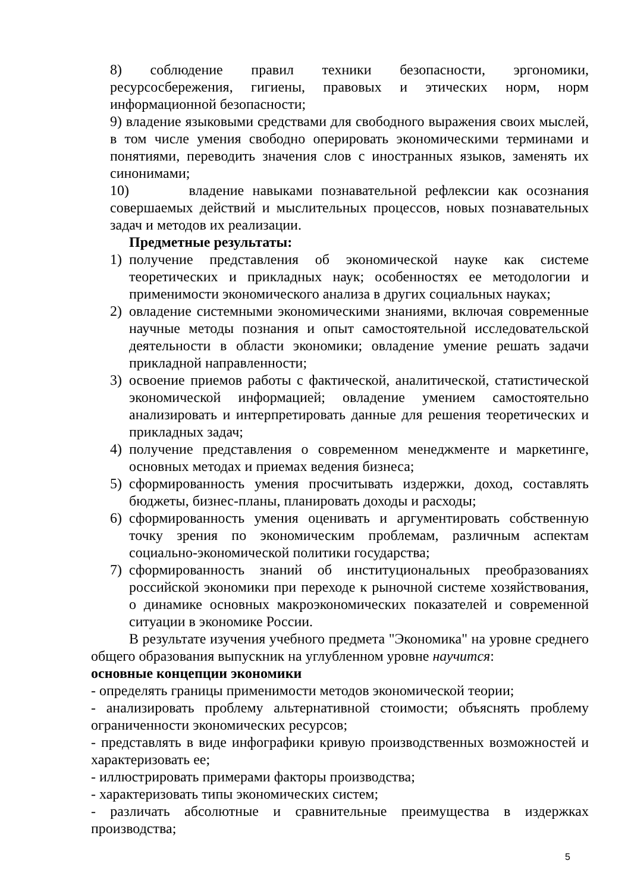8) соблюдение правил техники безопасности, эргономики, ресурсосбережения, гигиены, правовых и этических норм, норм информационной безопасности;
9) владение языковыми средствами для свободного выражения своих мыслей, в том числе умения свободно оперировать экономическими терминами и понятиями, переводить значения слов с иностранных языков, заменять их синонимами;
10) владение навыками познавательной рефлексии как осознания совершаемых действий и мыслительных процессов, новых познавательных задач и методов их реализации.
Предметные результаты:
1) получение представления об экономической науке как системе теоретических и прикладных наук; особенностях ее методологии и применимости экономического анализа в других социальных науках;
2) овладение системными экономическими знаниями, включая современные научные методы познания и опыт самостоятельной исследовательской деятельности в области экономики; овладение умение решать задачи прикладной направленности;
3) освоение приемов работы с фактической, аналитической, статистической экономической информацией; овладение умением самостоятельно анализировать и интерпретировать данные для решения теоретических и прикладных задач;
4) получение представления о современном менеджменте и маркетинге, основных методах и приемах ведения бизнеса;
5) сформированность умения просчитывать издержки, доход, составлять бюджеты, бизнес-планы, планировать доходы и расходы;
6) сформированность умения оценивать и аргументировать собственную точку зрения по экономическим проблемам, различным аспектам социально-экономической политики государства;
7) сформированность знаний об институциональных преобразованиях российской экономики при переходе к рыночной системе хозяйствования, о динамике основных макроэкономических показателей и современной ситуации в экономике России.
В результате изучения учебного предмета "Экономика" на уровне среднего общего образования выпускник на углубленном уровне научится:
основные концепции экономики
- определять границы применимости методов экономической теории;
- анализировать проблему альтернативной стоимости; объяснять проблему ограниченности экономических ресурсов;
- представлять в виде инфографики кривую производственных возможностей и характеризовать ее;
- иллюстрировать примерами факторы производства;
- характеризовать типы экономических систем;
- различать абсолютные и сравнительные преимущества в издержках производства;
5